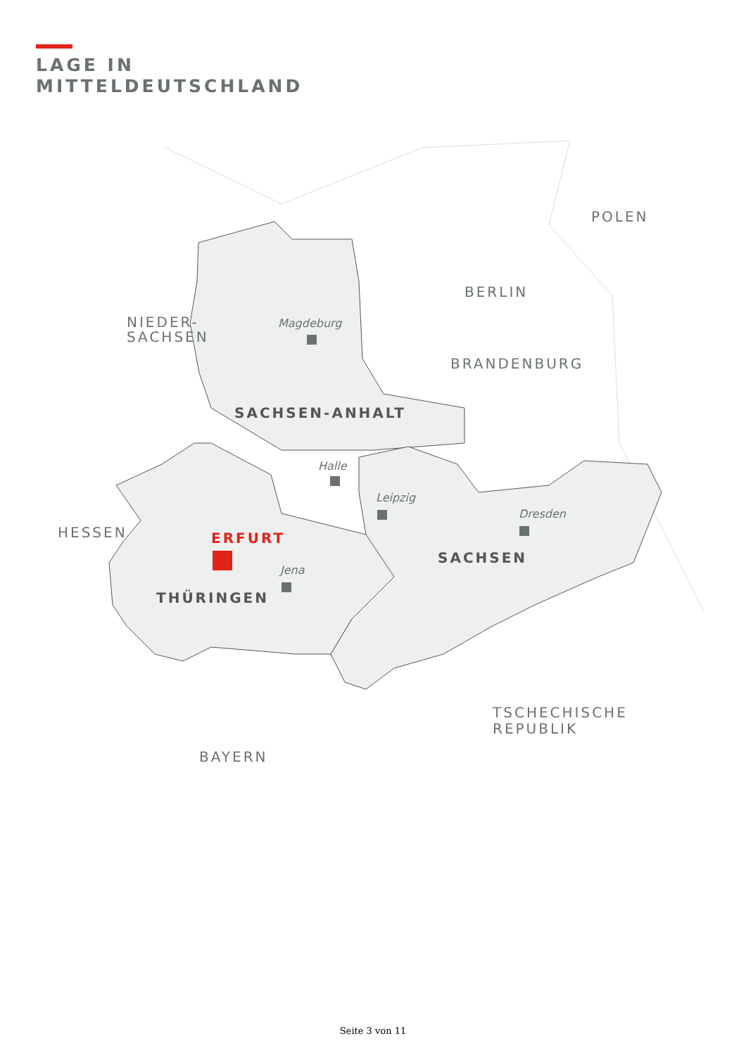LAGE IN
MITTELDEUTSCHLAND
NIEDER-
SACHSEN
BERLIN
POLEN
BRANDENBURG
HESSEN
BAYERN
TSCHECHISCHE
REPUBLIK
SACHSEN-ANHALT
SACHSEN
THÜRINGEN
ERFURT
Magdeburg
Halle
Leipzig
Dresden
Jena
Seite 3 von 11